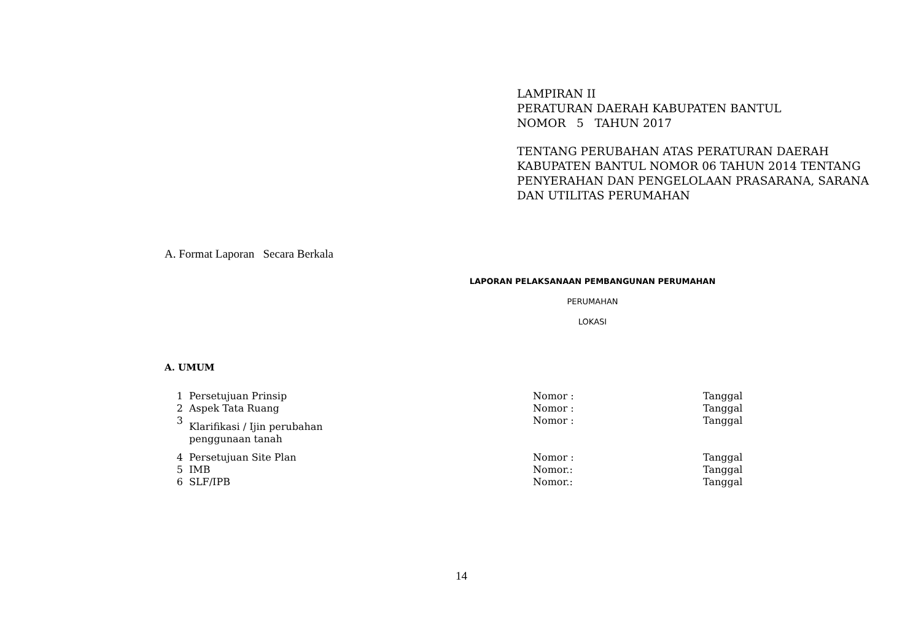LAMPIRAN II
PERATURAN DAERAH KABUPATEN BANTUL
NOMOR 5 TAHUN 2017
TENTANG PERUBAHAN ATAS PERATURAN DAERAH
KABUPATEN BANTUL NOMOR 06 TAHUN 2014 TENTANG
PENYERAHAN DAN PENGELOLAAN PRASARANA, SARANA
DAN UTILITAS PERUMAHAN
A. Format Laporan Secara Berkala
LAPORAN PELAKSANAAN PEMBANGUNAN PERUMAHAN
PERUMAHAN
LOKASI
A. UMUM
| 1 | Persetujuan Prinsip | Nomor : | Tanggal |
| 2 | Aspek Tata Ruang | Nomor : | Tanggal |
| 3 | Klarifikasi / Ijin perubahan penggunaan tanah | Nomor : | Tanggal |
| 4 | Persetujuan Site Plan | Nomor : | Tanggal |
| 5 | IMB | Nomor.: | Tanggal |
| 6 | SLF/IPB | Nomor.: | Tanggal |
14